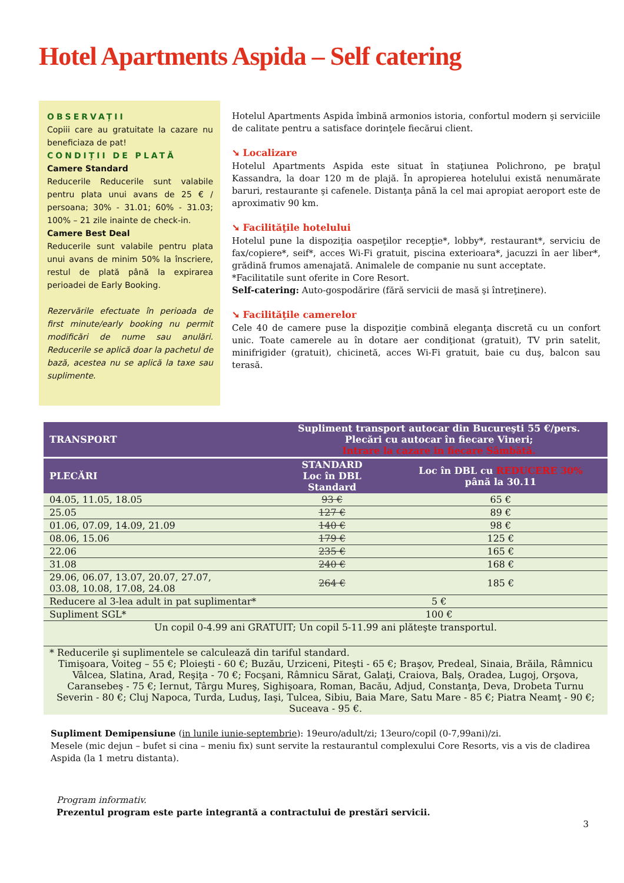Hotel Apartments Aspida – Self catering
OBSERVAȚII
Copiii care au gratuitate la cazare nu beneficiaza de pat!
CONDIȚII DE PLATĂ
Camere Standard
Reducerile Reducerile sunt valabile pentru plata unui avans de 25 € / persoana; 30% - 31.01; 60% - 31.03; 100% – 21 zile inainte de check-in.
Camere Best Deal
Reducerile sunt valabile pentru plata unui avans de minim 50% la înscriere, restul de plată până la expirarea perioadei de Early Booking.
Rezervările efectuate în perioada de first minute/early booking nu permit modificări de nume sau anulări. Reducerile se aplică doar la pachetul de bază, acestea nu se aplică la taxe sau suplimente.
Hotelul Apartments Aspida îmbină armonios istoria, confortul modern şi serviciile de calitate pentru a satisface dorinţele fiecărui client.
➘ Localizare
Hotelul Apartments Aspida este situat în staţiunea Polichrono, pe braţul Kassandra, la doar 120 m de plajă. În apropierea hotelului există nenumărate baruri, restaurante şi cafenele. Distanţa până la cel mai apropiat aeroport este de aproximativ 90 km.
➘ Facilităţile hotelului
Hotelul pune la dispoziţia oaspeţilor recepţie*, lobby*, restaurant*, serviciu de fax/copiere*, seif*, acces Wi-Fi gratuit, piscina exterioara*, jacuzzi în aer liber*, grădină frumos amenajată. Animalele de companie nu sunt acceptate.
*Facilitatile sunt oferite in Core Resort.
Self-catering: Auto-gospodărire (fără servicii de masă şi întreţinere).
➘ Facilităţile camerelor
Cele 40 de camere puse la dispoziţie combină eleganţa discretă cu un confort unic. Toate camerele au în dotare aer condiţionat (gratuit), TV prin satelit, minifrigider (gratuit), chicinetă, acces Wi-Fi gratuit, baie cu duş, balcon sau terasă.
| TRANSPORT | Supliment transport autocar din Bucureşti 55 €/pers. Plecări cu autocar în fiecare Vineri; Intrare la cazare in fiecare Sâmbătă. | |
| PLECĂRI | STANDARD Loc în DBL Standard | Loc în DBL cu REDUCERE 30% până la 30.11 |
| 04.05, 11.05, 18.05 | 93 € | 65 € |
| 25.05 | 127 € | 89 € |
| 01.06, 07.09, 14.09, 21.09 | 140 € | 98 € |
| 08.06, 15.06 | 179 € | 125 € |
| 22.06 | 235 € | 165 € |
| 31.08 | 240 € | 168 € |
| 29.06, 06.07, 13.07, 20.07, 27.07, 03.08, 10.08, 17.08, 24.08 | 264 € | 185 € |
| Reducere al 3-lea adult in pat suplimentar* | 5 € | |
| Supliment SGL* | 100 € | |
| Un copil 0-4.99 ani GRATUIT; Un copil 5-11.99 ani plăteşte transportul. | | |
| * Reducerile şi suplimentele se calculează din tariful standard. Timişoara, Voiteg – 55 €; Ploieşti - 60 €; Buzău, Urziceni, Piteşti - 65 €; Braşov, Predeal, Sinaia, Brăila, Râmnicu Vâlcea, Slatina, Arad, Reşiţa - 70 €; Focşani, Râmnicu Sărat, Galaţi, Craiova, Balş, Oradea, Lugoj, Orşova, Caransebeş - 75 €; Iernut, Târgu Mureş, Sighişoara, Roman, Bacău, Adjud, Constanţa, Deva, Drobeta Turnu Severin - 80 €; Cluj Napoca, Turda, Luduş, Iaşi, Tulcea, Sibiu, Baia Mare, Satu Mare - 85 €; Piatra Neamţ - 90 €; Suceava - 95 €. | | |
Supliment Demipensiune (in lunile iunie-septembrie): 19euro/adult/zi; 13euro/copil (0-7,99ani)/zi.
Mesele (mic dejun – bufet si cina – meniu fix) sunt servite la restaurantul complexului Core Resorts, vis a vis de cladirea Aspida (la 1 metru distanta).
Program informativ.
Prezentul program este parte integrantă a contractului de prestări servicii.
3